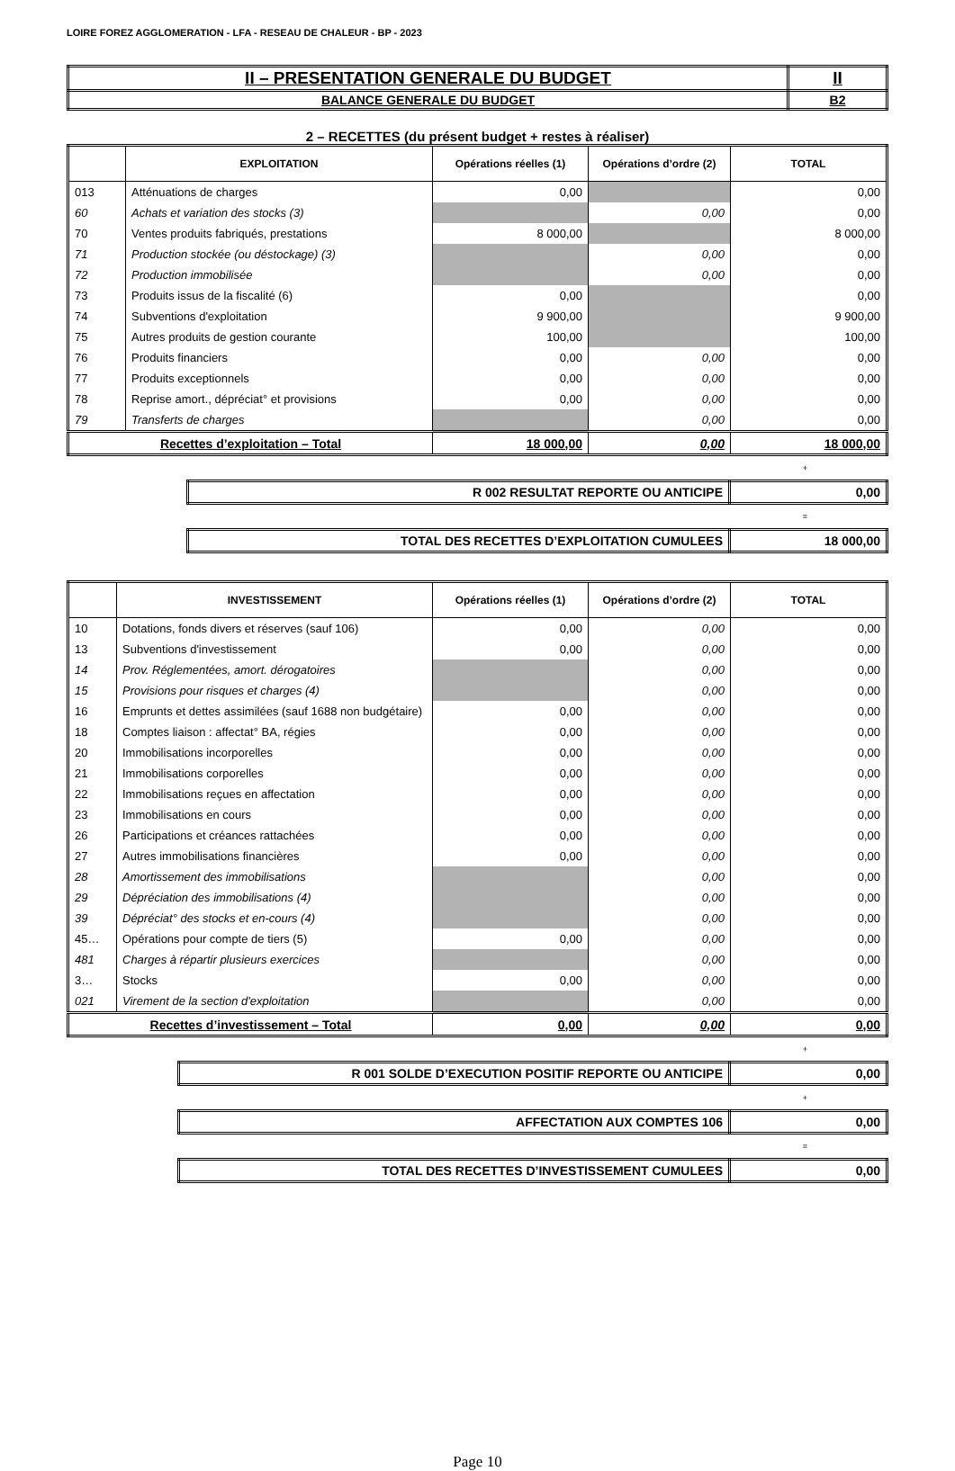LOIRE FOREZ AGGLOMERATION - LFA - RESEAU DE CHALEUR - BP - 2023
| II – PRESENTATION GENERALE DU BUDGET | II |
| BALANCE GENERALE DU BUDGET | B2 |
2 – RECETTES (du présent budget + restes à réaliser)
| | EXPLOITATION | Opérations réelles (1) | Opérations d’ordre (2) | TOTAL |
| --- | --- | --- | --- | --- |
| 013 | Atténuations de charges | 0,00 | | 0,00 |
| 60 | Achats et variation des stocks (3) | | 0,00 | 0,00 |
| 70 | Ventes produits fabriqués, prestations | 8 000,00 | | 8 000,00 |
| 71 | Production stockée (ou déstockage) (3) | | 0,00 | 0,00 |
| 72 | Production immobilisée | | 0,00 | 0,00 |
| 73 | Produits issus de la fiscalité (6) | 0,00 | | 0,00 |
| 74 | Subventions d'exploitation | 9 900,00 | | 9 900,00 |
| 75 | Autres produits de gestion courante | 100,00 | | 100,00 |
| 76 | Produits financiers | 0,00 | 0,00 | 0,00 |
| 77 | Produits exceptionnels | 0,00 | 0,00 | 0,00 |
| 78 | Reprise amort., dépréciat° et provisions | 0,00 | 0,00 | 0,00 |
| 79 | Transferts de charges | | 0,00 | 0,00 |
| Recettes d’exploitation – Total | | 18 000,00 | 0,00 | 18 000,00 |
+
| R 002 RESULTAT REPORTE OU ANTICIPE | 0,00 |
=
| TOTAL DES RECETTES D’EXPLOITATION CUMULEES | 18 000,00 |
| | INVESTISSEMENT | Opérations réelles (1) | Opérations d’ordre (2) | TOTAL |
| --- | --- | --- | --- | --- |
| 10 | Dotations, fonds divers et réserves (sauf 106) | 0,00 | 0,00 | 0,00 |
| 13 | Subventions d'investissement | 0,00 | 0,00 | 0,00 |
| 14 | Prov. Réglementées, amort. dérogatoires | | 0,00 | 0,00 |
| 15 | Provisions pour risques et charges (4) | | 0,00 | 0,00 |
| 16 | Emprunts et dettes assimilées (sauf 1688 non budgétaire) | 0,00 | 0,00 | 0,00 |
| 18 | Comptes liaison : affectat° BA, régies | 0,00 | 0,00 | 0,00 |
| 20 | Immobilisations incorporelles | 0,00 | 0,00 | 0,00 |
| 21 | Immobilisations corporelles | 0,00 | 0,00 | 0,00 |
| 22 | Immobilisations reçues en affectation | 0,00 | 0,00 | 0,00 |
| 23 | Immobilisations en cours | 0,00 | 0,00 | 0,00 |
| 26 | Participations et créances rattachées | 0,00 | 0,00 | 0,00 |
| 27 | Autres immobilisations financières | 0,00 | 0,00 | 0,00 |
| 28 | Amortissement des immobilisations | | 0,00 | 0,00 |
| 29 | Dépréciation des immobilisations (4) | | 0,00 | 0,00 |
| 39 | Dépréciat° des stocks et en-cours (4) | | 0,00 | 0,00 |
| 45… | Opérations pour compte de tiers (5) | 0,00 | 0,00 | 0,00 |
| 481 | Charges à répartir plusieurs exercices | | 0,00 | 0,00 |
| 3… | Stocks | 0,00 | 0,00 | 0,00 |
| 021 | Virement de la section d'exploitation | | 0,00 | 0,00 |
| Recettes d’investissement – Total | | 0,00 | 0,00 | 0,00 |
+
| R 001 SOLDE D’EXECUTION POSITIF REPORTE OU ANTICIPE | 0,00 |
+
| AFFECTATION AUX COMPTES 106 | 0,00 |
=
| TOTAL DES RECETTES D’INVESTISSEMENT CUMULEES | 0,00 |
Page 10